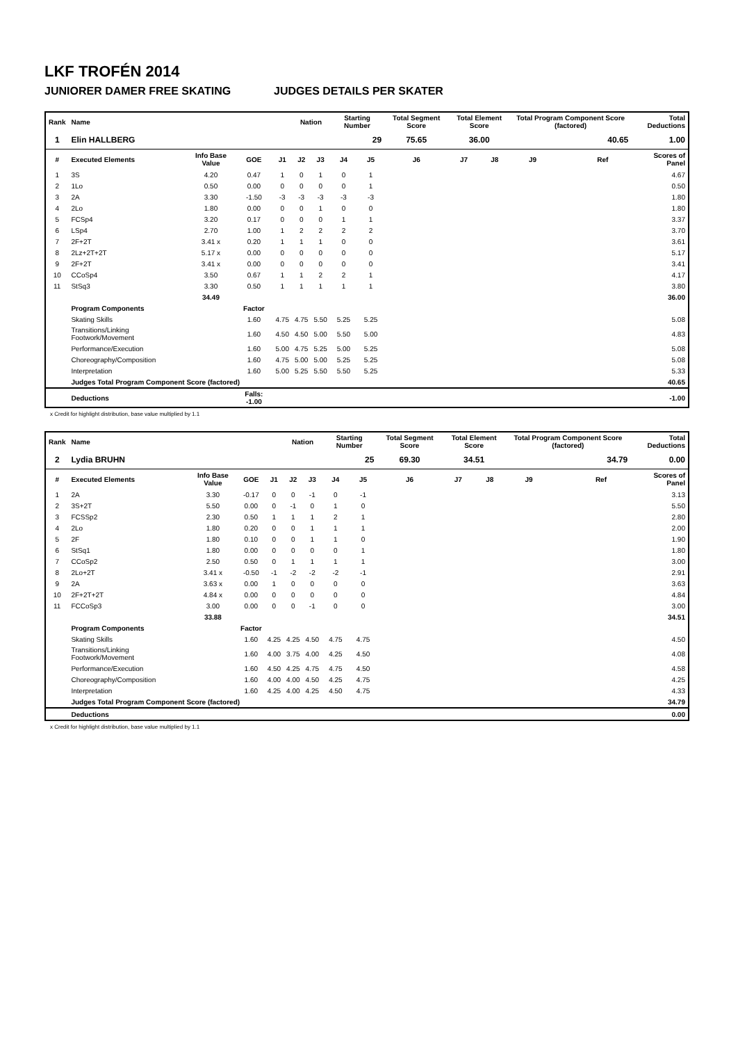LKF TROFÉN 2014
JUNIORER DAMER FREE SKATING JUDGES DETAILS PER SKATER
| Rank | Name | | | | Nation | | Starting Number | | Total Segment Score | Total Element Score | | Total Program Component Score (factored) | | | Total Deductions |
| --- | --- | --- | --- | --- | --- | --- | --- | --- | --- | --- | --- | --- | --- | --- | --- |
| 1 | Elin HALLBERG | | | | | | 29 | | 75.65 | 36.00 | | 40.65 | | | 1.00 |
| # | Executed Elements | Info Base Value | GOE | J1 | J2 | J3 | J4 | J5 | J6 | J7 | J8 | J9 | | Ref | Scores of Panel |
| 1 | 3S | 4.20 | 0.47 | 1 | 0 | 1 | 0 | 1 | | | | | | | 4.67 |
| 2 | 1Lo | 0.50 | 0.00 | 0 | 0 | 0 | 0 | 1 | | | | | | | 0.50 |
| 3 | 2A | 3.30 | -1.50 | -3 | -3 | -3 | -3 | -3 | | | | | | | 1.80 |
| 4 | 2Lo | 1.80 | 0.00 | 0 | 0 | 1 | 0 | 0 | | | | | | | 1.80 |
| 5 | FCSp4 | 3.20 | 0.17 | 0 | 0 | 0 | 1 | 1 | | | | | | | 3.37 |
| 6 | LSp4 | 2.70 | 1.00 | 1 | 2 | 2 | 2 | 2 | | | | | | | 3.70 |
| 7 | 2F+2T | 3.41 x | 0.20 | 1 | 1 | 1 | 0 | 0 | | | | | | | 3.61 |
| 8 | 2Lz+2T+2T | 5.17 x | 0.00 | 0 | 0 | 0 | 0 | 0 | | | | | | | 5.17 |
| 9 | 2F+2T | 3.41 x | 0.00 | 0 | 0 | 0 | 0 | 0 | | | | | | | 3.41 |
| 10 | CCoSp4 | 3.50 | 0.67 | 1 | 1 | 2 | 2 | 1 | | | | | | | 4.17 |
| 11 | StSq3 | 3.30 | 0.50 | 1 | 1 | 1 | 1 | 1 | | | | | | | 3.80 |
| | | 34.49 | | | | | | | | | | | | | 36.00 |
| | Program Components | | Factor | | | | | | | | | | | | |
| | Skating Skills | | 1.60 | 4.75 | 4.75 | 5.50 | 5.25 | 5.25 | | | | | | | 5.08 |
| | Transitions/Linking Footwork/Movement | | 1.60 | 4.50 | 4.50 | 5.00 | 5.50 | 5.00 | | | | | | | 4.83 |
| | Performance/Execution | | 1.60 | 5.00 | 4.75 | 5.25 | 5.00 | 5.25 | | | | | | | 5.08 |
| | Choreography/Composition | | 1.60 | 4.75 | 5.00 | 5.00 | 5.25 | 5.25 | | | | | | | 5.08 |
| | Interpretation | | 1.60 | 5.00 | 5.25 | 5.50 | 5.50 | 5.25 | | | | | | | 5.33 |
| | Judges Total Program Component Score (factored) | | | | | | | | | | | | | | 40.65 |
| | Deductions | | Falls: -1.00 | | | | | | | | | | | | -1.00 |
x Credit for highlight distribution, base value multiplied by 1.1
| Rank | Name | | | | Nation | | Starting Number | | Total Segment Score | Total Element Score | | Total Program Component Score (factored) | | | Total Deductions |
| --- | --- | --- | --- | --- | --- | --- | --- | --- | --- | --- | --- | --- | --- | --- | --- |
| 2 | Lydia BRUHN | | | | | | 25 | | 69.30 | 34.51 | | 34.79 | | | 0.00 |
| # | Executed Elements | Info Base Value | GOE | J1 | J2 | J3 | J4 | J5 | J6 | J7 | J8 | J9 | | Ref | Scores of Panel |
| 1 | 2A | 3.30 | -0.17 | 0 | 0 | -1 | 0 | -1 | | | | | | | 3.13 |
| 2 | 3S+2T | 5.50 | 0.00 | 0 | -1 | 0 | 1 | 0 | | | | | | | 5.50 |
| 3 | FCSSp2 | 2.30 | 0.50 | 1 | 1 | 1 | 2 | 1 | | | | | | | 2.80 |
| 4 | 2Lo | 1.80 | 0.20 | 0 | 0 | 1 | 1 | 1 | | | | | | | 2.00 |
| 5 | 2F | 1.80 | 0.10 | 0 | 0 | 1 | 1 | 0 | | | | | | | 1.90 |
| 6 | StSq1 | 1.80 | 0.00 | 0 | 0 | 0 | 0 | 1 | | | | | | | 1.80 |
| 7 | CCoSp2 | 2.50 | 0.50 | 0 | 1 | 1 | 1 | 1 | | | | | | | 3.00 |
| 8 | 2Lo+2T | 3.41 x | -0.50 | -1 | -2 | -2 | -2 | -1 | | | | | | | 2.91 |
| 9 | 2A | 3.63 x | 0.00 | 1 | 0 | 0 | 0 | 0 | | | | | | | 3.63 |
| 10 | 2F+2T+2T | 4.84 x | 0.00 | 0 | 0 | 0 | 0 | 0 | | | | | | | 4.84 |
| 11 | FCCoSp3 | 3.00 | 0.00 | 0 | 0 | -1 | 0 | 0 | | | | | | | 3.00 |
| | | 33.88 | | | | | | | | | | | | | 34.51 |
| | Program Components | | Factor | | | | | | | | | | | | |
| | Skating Skills | | 1.60 | 4.25 | 4.25 | 4.50 | 4.75 | 4.75 | | | | | | | 4.50 |
| | Transitions/Linking Footwork/Movement | | 1.60 | 4.00 | 3.75 | 4.00 | 4.25 | 4.50 | | | | | | | 4.08 |
| | Performance/Execution | | 1.60 | 4.50 | 4.25 | 4.75 | 4.75 | 4.50 | | | | | | | 4.58 |
| | Choreography/Composition | | 1.60 | 4.00 | 4.00 | 4.50 | 4.25 | 4.75 | | | | | | | 4.25 |
| | Interpretation | | 1.60 | 4.25 | 4.00 | 4.25 | 4.50 | 4.75 | | | | | | | 4.33 |
| | Judges Total Program Component Score (factored) | | | | | | | | | | | | | | 34.79 |
| | Deductions | | | | | | | | | | | | | | 0.00 |
x Credit for highlight distribution, base value multiplied by 1.1